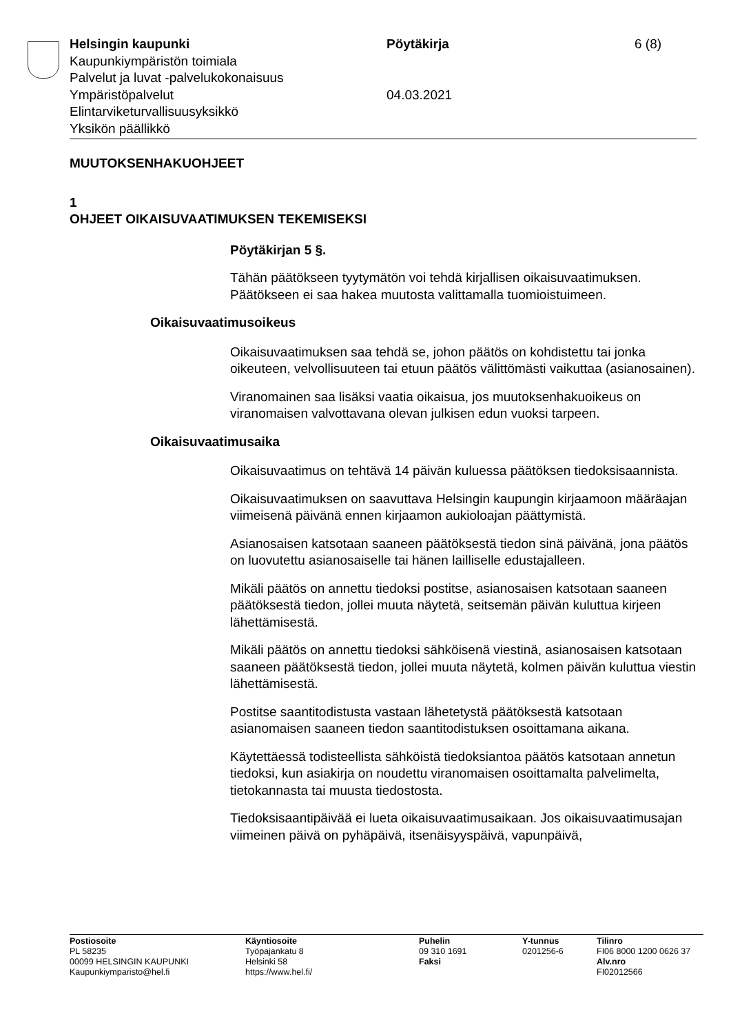Helsingin kaupunki Pöytäkirja 6 (8)
Kaupunkiympäristön toimiala
Palvelut ja luvat -palvelukokonaisuus
Ympäristöpalvelut 04.03.2021
Elintarviketurvallisuusyksikkö
Yksikön päällikkö
MUUTOKSENHAKUOHJEET
1
OHJEET OIKAISUVAATIMUKSEN TEKEMISEKSI
Pöytäkirjan 5 §.
Tähän päätökseen tyytymätön voi tehdä kirjallisen oikaisuvaatimuksen. Päätökseen ei saa hakea muutosta valittamalla tuomioistuimeen.
Oikaisuvaatimusoikeus
Oikaisuvaatimuksen saa tehdä se, johon päätös on kohdistettu tai jonka oikeuteen, velvollisuuteen tai etuun päätös välittömästi vaikuttaa (asianosainen).
Viranomainen saa lisäksi vaatia oikaisua, jos muutoksenhakuoikeus on viranomaisen valvottavana olevan julkisen edun vuoksi tarpeen.
Oikaisuvaatimusaika
Oikaisuvaatimus on tehtävä 14 päivän kuluessa päätöksen tiedoksisaannista.
Oikaisuvaatimuksen on saavuttava Helsingin kaupungin kirjaamoon määräajan viimeisenä päivänä ennen kirjaamon aukioloajan päättymistä.
Asianosaisen katsotaan saaneen päätöksestä tiedon sinä päivänä, jona päätös on luovutettu asianosaiselle tai hänen lailliselle edustajalleen.
Mikäli päätös on annettu tiedoksi postitse, asianosaisen katsotaan saaneen päätöksestä tiedon, jollei muuta näytetä, seitsemän päivän kuluttua kirjeen lähettämisestä.
Mikäli päätös on annettu tiedoksi sähköisenä viestinä, asianosaisen katsotaan saaneen päätöksestä tiedon, jollei muuta näytetä, kolmen päivän kuluttua viestin lähettämisestä.
Postitse saantitodistusta vastaan lähetetystä päätöksestä katsotaan asianomaisen saaneen tiedon saantitodistuksen osoittamana aikana.
Käytettäessä todisteellista sähköistä tiedoksiantoa päätös katsotaan annetun tiedoksi, kun asiakirja on noudettu viranomaisen osoittamalta palvelimelta, tietokannasta tai muusta tiedostosta.
Tiedoksisaantipäivää ei lueta oikaisuvaatimusaikaan. Jos oikaisuvaatimusajan viimeinen päivä on pyhäpäivä, itsenäisyyspäivä, vapunpäivä,
Postiosoite
PL 58235
00099 HELSINGIN KAUPUNKI
Kaupunkiymparisto@hel.fi
Käyntiosoite
Työpajankatu 8
Helsinki 58
https://www.hel.fi/
Puhelin
09 310 1691
Faksi
Y-tunnus
0201256-6
Tilinro
FI06 8000 1200 0626 37
Alv.nro
FI02012566